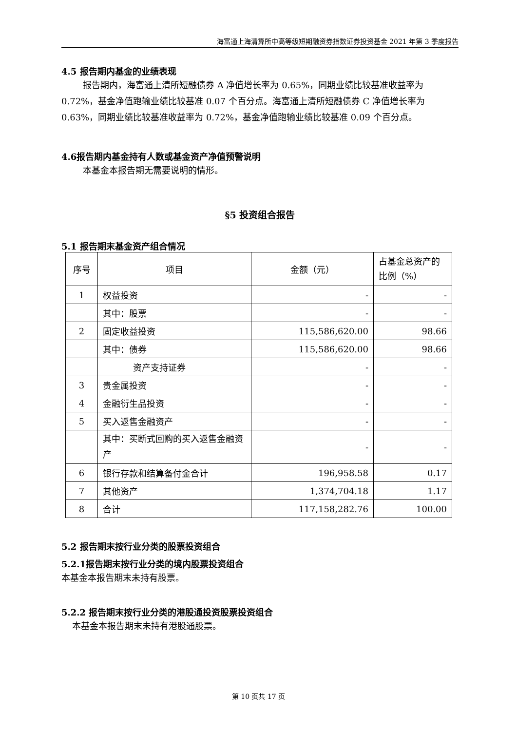海富通上海清算所中高等级短期融资券指数证券投资基金 2021 年第 3 季度报告
4.5 报告期内基金的业绩表现
报告期内，海富通上清所短融债券 A 净值增长率为 0.65%，同期业绩比较基准收益率为 0.72%，基金净值跑输业绩比较基准 0.07 个百分点。海富通上清所短融债券 C 净值增长率为 0.63%，同期业绩比较基准收益率为 0.72%，基金净值跑输业绩比较基准 0.09 个百分点。
4.6报告期内基金持有人数或基金资产净值预警说明
本基金本报告期无需要说明的情形。
§5 投资组合报告
5.1 报告期末基金资产组合情况
| 序号 | 项目 | 金额（元） | 占基金总资产的比例（%） |
| --- | --- | --- | --- |
| 1 | 权益投资 | - | - |
| | 其中：股票 | - | - |
| 2 | 固定收益投资 | 115,586,620.00 | 98.66 |
| | 其中：债券 | 115,586,620.00 | 98.66 |
| | 资产支持证券 | - | - |
| 3 | 贵金属投资 | - | - |
| 4 | 金融衍生品投资 | - | - |
| 5 | 买入返售金融资产 | - | - |
| | 其中：买断式回购的买入返售金融资产 | - | - |
| 6 | 银行存款和结算备付金合计 | 196,958.58 | 0.17 |
| 7 | 其他资产 | 1,374,704.18 | 1.17 |
| 8 | 合计 | 117,158,282.76 | 100.00 |
5.2 报告期末按行业分类的股票投资组合
5.2.1报告期末按行业分类的境内股票投资组合
本基金本报告期末未持有股票。
5.2.2 报告期末按行业分类的港股通投资股票投资组合
本基金本报告期末未持有港股通股票。
第 10 页共 17 页